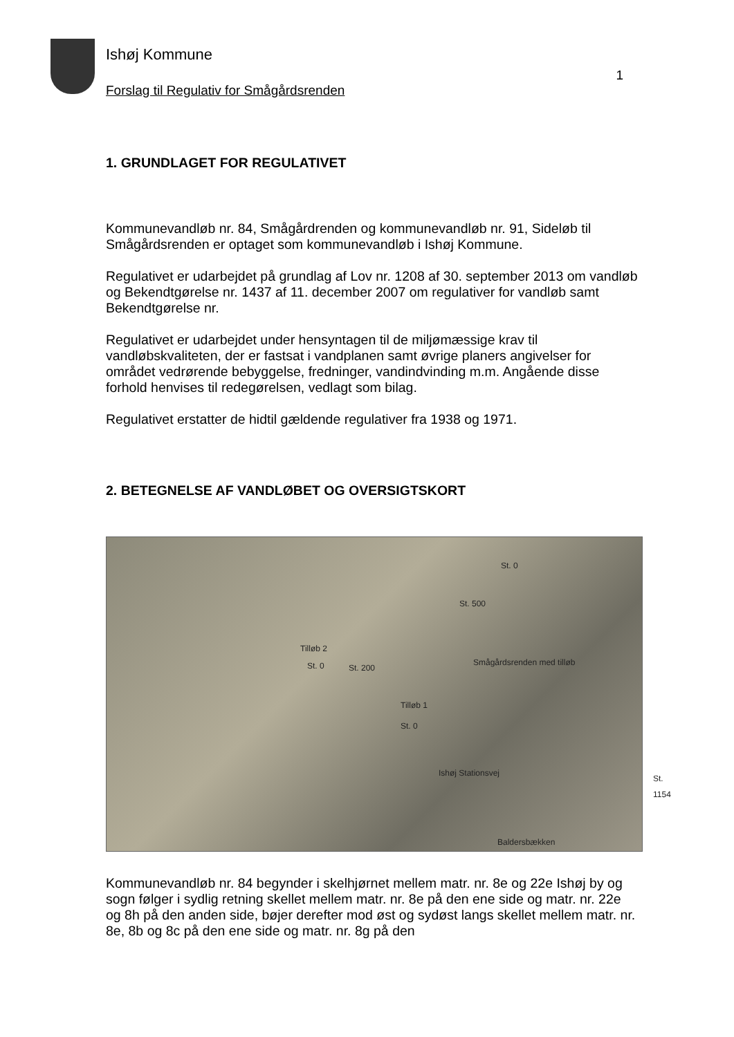Ishøj Kommune
Forslag til Regulativ for Smågårdsrenden
1
1. GRUNDLAGET FOR REGULATIVET
Kommunevandløb nr. 84, Smågårdrenden og kommunevandløb nr. 91, Sideløb til Smågårdsrenden er optaget som kommunevandløb i Ishøj Kommune.
Regulativet er udarbejdet på grundlag af Lov nr. 1208 af 30. september 2013 om vandløb og Bekendtgørelse nr. 1437 af 11. december 2007 om regulativer for vandløb samt Bekendtgørelse nr.
Regulativet er udarbejdet under hensyntagen til de miljømæssige krav til vandløbskvaliteten, der er fastsat i vandplanen samt øvrige planers angivelser for området vedrørende bebyggelse, fredninger, vandindvinding m.m. Angående disse forhold henvises til redegørelsen, vedlagt som bilag.
Regulativet erstatter de hidtil gældende regulativer fra 1938 og 1971.
2. BETEGNELSE AF VANDLØBET OG OVERSIGTSKORT
Tilløb 2
St. 0 St. 200
Tilløb 1
St. 0
Smågårdsrenden med tilløb
Ishøj Stationsvej
St. 1154
Baldersbækken
St. 500
St. 0
Kommunevandløb nr. 84 begynder i skelhjørnet mellem matr. nr. 8e og 22e Ishøj by og sogn følger i sydlig retning skellet mellem matr. nr. 8e på den ene side og matr. nr. 22e og 8h på den anden side, bøjer derefter mod øst og sydøst langs skellet mellem matr. nr. 8e, 8b og 8c på den ene side og matr. nr. 8g på den